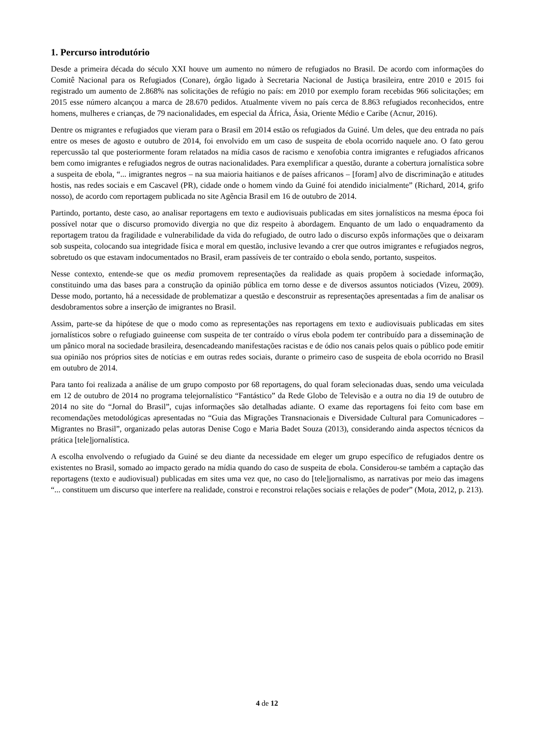1. Percurso introdutório
Desde a primeira década do século XXI houve um aumento no número de refugiados no Brasil. De acordo com informações do Comitê Nacional para os Refugiados (Conare), órgão ligado à Secretaria Nacional de Justiça brasileira, entre 2010 e 2015 foi registrado um aumento de 2.868% nas solicitações de refúgio no país: em 2010 por exemplo foram recebidas 966 solicitações; em 2015 esse número alcançou a marca de 28.670 pedidos. Atualmente vivem no país cerca de 8.863 refugiados reconhecidos, entre homens, mulheres e crianças, de 79 nacionalidades, em especial da África, Ásia, Oriente Médio e Caribe (Acnur, 2016).
Dentre os migrantes e refugiados que vieram para o Brasil em 2014 estão os refugiados da Guiné. Um deles, que deu entrada no país entre os meses de agosto e outubro de 2014, foi envolvido em um caso de suspeita de ebola ocorrido naquele ano. O fato gerou repercussão tal que posteriormente foram relatados na mídia casos de racismo e xenofobia contra imigrantes e refugiados africanos bem como imigrantes e refugiados negros de outras nacionalidades. Para exemplificar a questão, durante a cobertura jornalística sobre a suspeita de ebola, “... imigrantes negros – na sua maioria haitianos e de países africanos – [foram] alvo de discriminação e atitudes hostis, nas redes sociais e em Cascavel (PR), cidade onde o homem vindo da Guiné foi atendido inicialmente” (Richard, 2014, grifo nosso), de acordo com reportagem publicada no site Agência Brasil em 16 de outubro de 2014.
Partindo, portanto, deste caso, ao analisar reportagens em texto e audiovisuais publicadas em sites jornalísticos na mesma época foi possível notar que o discurso promovido divergia no que diz respeito à abordagem. Enquanto de um lado o enquadramento da reportagem tratou da fragilidade e vulnerabilidade da vida do refugiado, de outro lado o discurso expôs informações que o deixaram sob suspeita, colocando sua integridade física e moral em questão, inclusive levando a crer que outros imigrantes e refugiados negros, sobretudo os que estavam indocumentados no Brasil, eram passíveis de ter contraído o ebola sendo, portanto, suspeitos.
Nesse contexto, entende-se que os media promovem representações da realidade as quais propõem à sociedade informação, constituindo uma das bases para a construção da opinião pública em torno desse e de diversos assuntos noticiados (Vizeu, 2009). Desse modo, portanto, há a necessidade de problematizar a questão e desconstruir as representações apresentadas a fim de analisar os desdobramentos sobre a inserção de imigrantes no Brasil.
Assim, parte-se da hipótese de que o modo como as representações nas reportagens em texto e audiovisuais publicadas em sites jornalísticos sobre o refugiado guineense com suspeita de ter contraído o vírus ebola podem ter contribuído para a disseminação de um pânico moral na sociedade brasileira, desencadeando manifestações racistas e de ódio nos canais pelos quais o público pode emitir sua opinião nos próprios sites de notícias e em outras redes sociais, durante o primeiro caso de suspeita de ebola ocorrido no Brasil em outubro de 2014.
Para tanto foi realizada a análise de um grupo composto por 68 reportagens, do qual foram selecionadas duas, sendo uma veiculada em 12 de outubro de 2014 no programa telejornalístico “Fantástico” da Rede Globo de Televisão e a outra no dia 19 de outubro de 2014 no site do “Jornal do Brasil”, cujas informações são detalhadas adiante. O exame das reportagens foi feito com base em recomendações metodológicas apresentadas no “Guia das Migrações Transnacionais e Diversidade Cultural para Comunicadores – Migrantes no Brasil”, organizado pelas autoras Denise Cogo e Maria Badet Souza (2013), considerando ainda aspectos técnicos da prática [tele]jornalística.
A escolha envolvendo o refugiado da Guiné se deu diante da necessidade em eleger um grupo específico de refugiados dentre os existentes no Brasil, somado ao impacto gerado na mídia quando do caso de suspeita de ebola. Considerou-se também a captação das reportagens (texto e audiovisual) publicadas em sites uma vez que, no caso do [tele]jornalismo, as narrativas por meio das imagens “... constituem um discurso que interfere na realidade, constroi e reconstroi relações sociais e relações de poder” (Mota, 2012, p. 213).
4 de 12